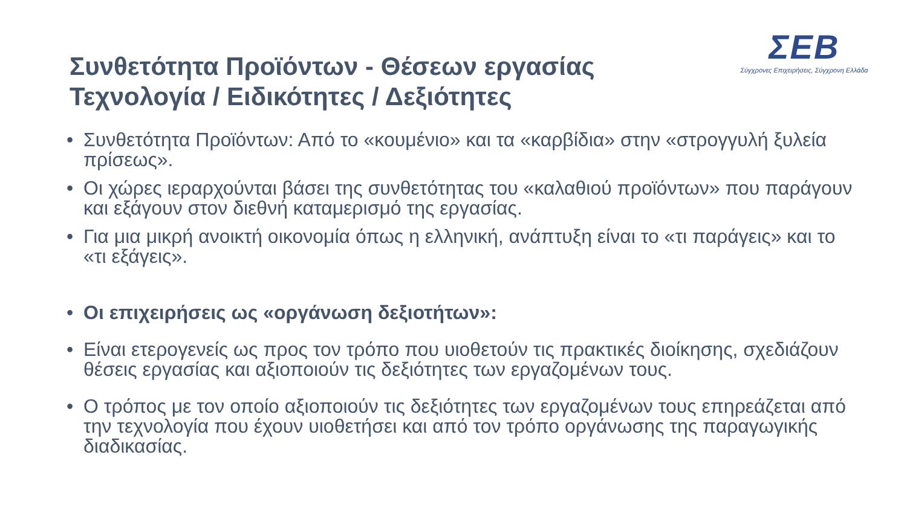ΣΕΒ
Σύγχρονες Επιχειρήσεις, Σύγχρονη Ελλάδα
Συνθετότητα Προϊόντων - Θέσεων εργασίας
Τεχνολογία / Ειδικότητες / Δεξιότητες
• Συνθετότητα Προϊόντων: Από το «κουμένιο» και τα «καρβίδια» στην «στρογγυλή ξυλεία πρίσεως».
• Οι χώρες ιεραρχούνται βάσει της συνθετότητας του «καλαθιού προϊόντων» που παράγουν και εξάγουν στον διεθνή καταμερισμό της εργασίας.
• Για μια μικρή ανοικτή οικονομία όπως η ελληνική, ανάπτυξη είναι το «τι παράγεις» και το «τι εξάγεις».
• Οι επιχειρήσεις ως «οργάνωση δεξιοτήτων»:
• Είναι ετερογενείς ως προς τον τρόπο που υιοθετούν τις πρακτικές διοίκησης, σχεδιάζουν θέσεις εργασίας και αξιοποιούν τις δεξιότητες των εργαζομένων τους.
• Ο τρόπος με τον οποίο αξιοποιούν τις δεξιότητες των εργαζομένων τους επηρεάζεται από την τεχνολογία που έχουν υιοθετήσει και από τον τρόπο οργάνωσης της παραγωγικής διαδικασίας.